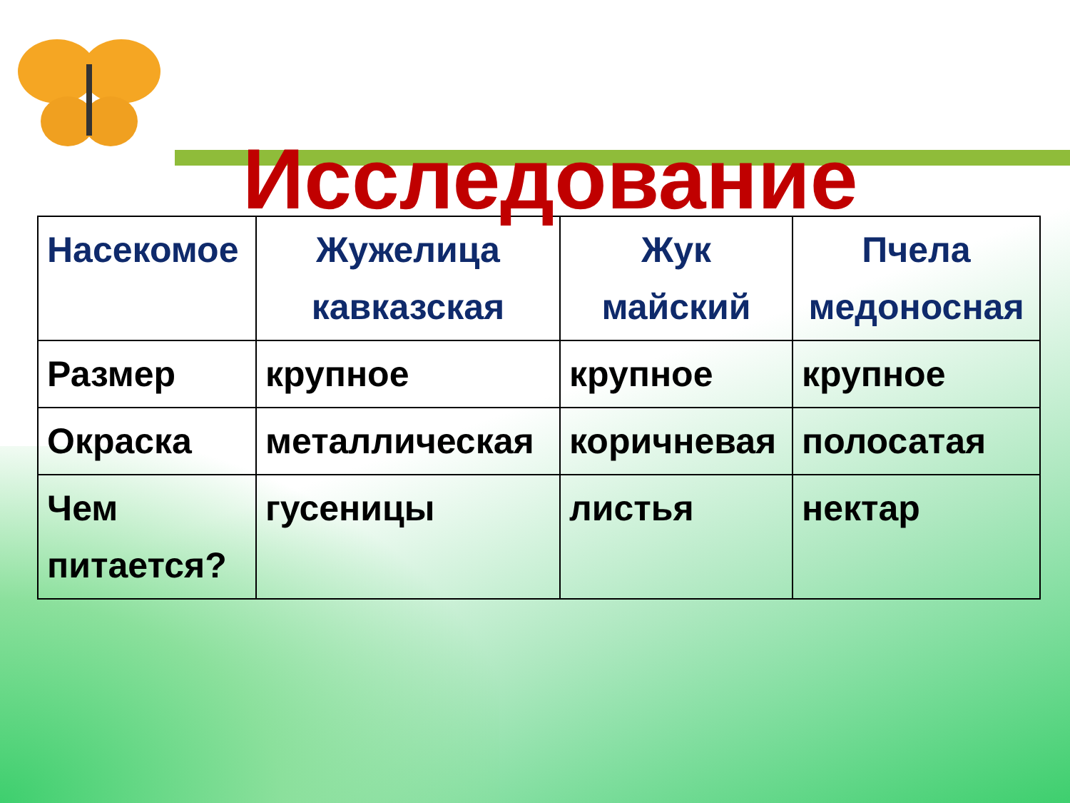Исследование
| Насекомое | Жужелица кавказская | Жук майский | Пчела медоносная |
| --- | --- | --- | --- |
| Размер | крупное | крупное | крупное |
| Окраска | металлическая | коричневая | полосатая |
| Чем питается? | гусеницы | листья | нектар |